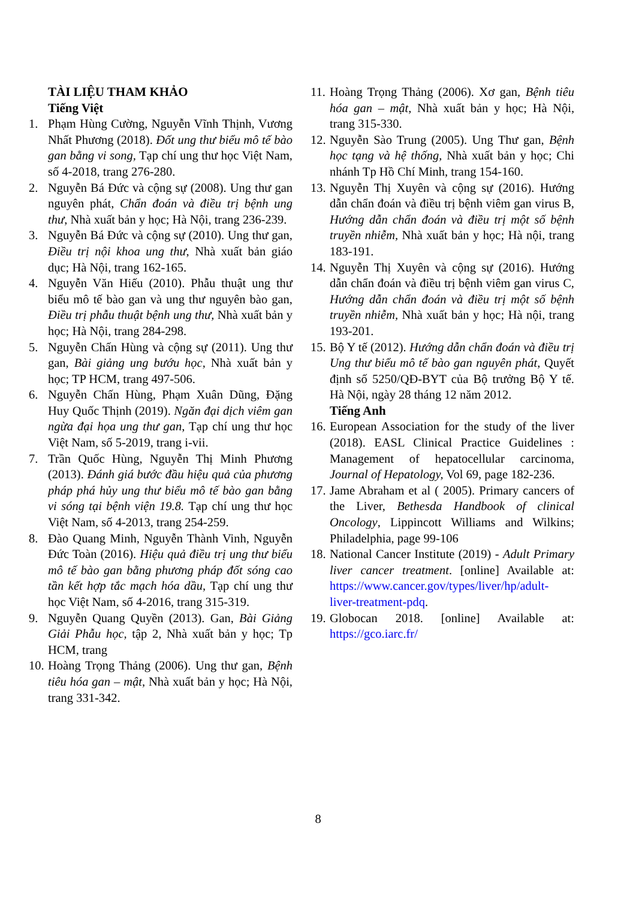TÀI LIỆU THAM KHẢO
Tiếng Việt
1. Phạm Hùng Cường, Nguyễn Vĩnh Thịnh, Vương Nhất Phương (2018). Đốt ung thư biểu mô tế bào gan bằng vi song, Tạp chí ung thư học Việt Nam, số 4-2018, trang 276-280.
2. Nguyễn Bá Đức và cộng sự (2008). Ung thư gan nguyên phát, Chẩn đoán và điều trị bệnh ung thư, Nhà xuất bản y học; Hà Nội, trang 236-239.
3. Nguyễn Bá Đức và cộng sự (2010). Ung thư gan, Điều trị nội khoa ung thư, Nhà xuất bản giáo dục; Hà Nội, trang 162-165.
4. Nguyễn Văn Hiếu (2010). Phẫu thuật ung thư biểu mô tế bào gan và ung thư nguyên bào gan, Điều trị phẫu thuật bệnh ung thư, Nhà xuất bản y học; Hà Nội, trang 284-298.
5. Nguyễn Chấn Hùng và cộng sự (2011). Ung thư gan, Bài giảng ung bướu học, Nhà xuất bản y học; TP HCM, trang 497-506.
6. Nguyễn Chấn Hùng, Phạm Xuân Dũng, Đặng Huy Quốc Thịnh (2019). Ngăn đại dịch viêm gan ngừa đại họa ung thư gan, Tạp chí ung thư học Việt Nam, số 5-2019, trang i-vii.
7. Trần Quốc Hùng, Nguyễn Thị Minh Phương (2013). Đánh giá bước đầu hiệu quả của phương pháp phá hủy ung thư biểu mô tế bào gan bằng vi sóng tại bệnh viện 19.8. Tạp chí ung thư học Việt Nam, số 4-2013, trang 254-259.
8. Đào Quang Minh, Nguyễn Thành Vinh, Nguyễn Đức Toàn (2016). Hiệu quả điều trị ung thư biểu mô tế bào gan bằng phương pháp đốt sóng cao tần kết hợp tắc mạch hóa dầu, Tạp chí ung thư học Việt Nam, số 4-2016, trang 315-319.
9. Nguyễn Quang Quyền (2013). Gan, Bài Giảng Giải Phẫu học, tập 2, Nhà xuất bản y học; Tp HCM, trang
10. Hoàng Trọng Thảng (2006). Ung thư gan, Bệnh tiêu hóa gan – mật, Nhà xuất bản y học; Hà Nội, trang 331-342.
11. Hoàng Trọng Thảng (2006). Xơ gan, Bệnh tiêu hóa gan – mật, Nhà xuất bản y học; Hà Nội, trang 315-330.
12. Nguyễn Sào Trung (2005). Ung Thư gan, Bệnh học tạng và hệ thống, Nhà xuất bản y học; Chi nhánh Tp Hồ Chí Minh, trang 154-160.
13. Nguyễn Thị Xuyên và cộng sự (2016). Hướng dẫn chẩn đoán và điều trị bệnh viêm gan virus B, Hướng dẫn chẩn đoán và điều trị một số bệnh truyền nhiễm, Nhà xuất bản y học; Hà nội, trang 183-191.
14. Nguyễn Thị Xuyên và cộng sự (2016). Hướng dẫn chẩn đoán và điều trị bệnh viêm gan virus C, Hướng dẫn chẩn đoán và điều trị một số bệnh truyền nhiễm, Nhà xuất bản y học; Hà nội, trang 193-201.
15. Bộ Y tế (2012). Hướng dẫn chẩn đoán và điều trị Ung thư biểu mô tế bào gan nguyên phát, Quyết định số 5250/QĐ-BYT của Bộ trưởng Bộ Y tế. Hà Nội, ngày 28 tháng 12 năm 2012.
Tiếng Anh
16. European Association for the study of the liver (2018). EASL Clinical Practice Guidelines : Management of hepatocellular carcinoma, Journal of Hepatology, Vol 69, page 182-236.
17. Jame Abraham et al ( 2005). Primary cancers of the Liver, Bethesda Handbook of clinical Oncology, Lippincott Williams and Wilkins; Philadelphia, page 99-106
18. National Cancer Institute (2019) - Adult Primary liver cancer treatment. [online] Available at: https://www.cancer.gov/types/liver/hp/adult-liver-treatment-pdq.
19. Globocan 2018. [online] Available at: https://gco.iarc.fr/
8